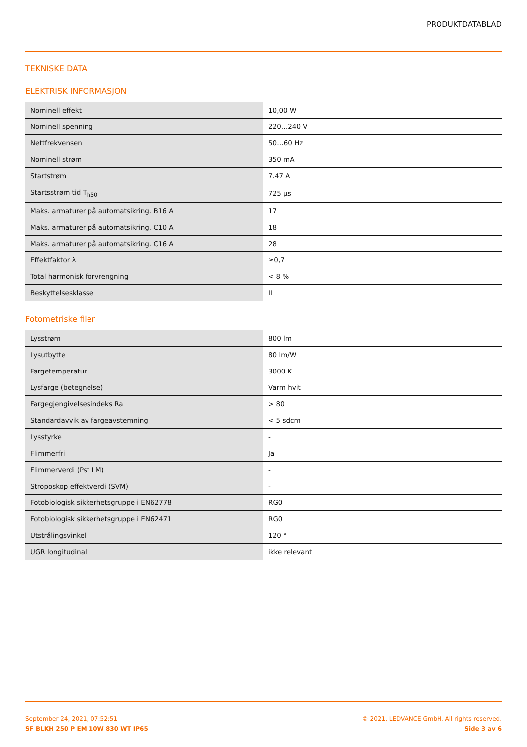PRODUKTDATABLAD
TEKNISKE DATA
ELEKTRISK INFORMASJON
| Nominell effekt | 10,00 W |
| Nominell spenning | 220…240 V |
| Nettfrekvensen | 50…60 Hz |
| Nominell strøm | 350 mA |
| Startstrøm | 7.47 A |
| Startsstrøm tid T<sub>h50</sub> | 725 µs |
| Maks. armaturer på automatsikring. B16 A | 17 |
| Maks. armaturer på automatsikring. C10 A | 18 |
| Maks. armaturer på automatsikring. C16 A | 28 |
| Effektfaktor λ | ≥0,7 |
| Total harmonisk forvrengning | < 8 % |
| Beskyttelsesklasse | II |
Fotometriske filer
| Lysstrøm | 800 lm |
| Lysutbytte | 80 lm/W |
| Fargetemperatur | 3000 K |
| Lysfarge (betegnelse) | Varm hvit |
| Fargegjengivelsesindeks Ra | > 80 |
| Standardavvik av fargeavstemning | < 5 sdcm |
| Lysstyrke | - |
| Flimmerfri | Ja |
| Flimmerverdi (Pst LM) | - |
| Stroposkop effektverdi (SVM) | - |
| Fotobiologisk sikkerhetsgruppe i EN62778 | RG0 |
| Fotobiologisk sikkerhetsgruppe i EN62471 | RG0 |
| Utstrålingsvinkel | 120 ° |
| UGR longitudinal | ikke relevant |
September 24, 2021, 07:52:51
SF BLKH 250 P EM 10W 830 WT IP65
© 2021, LEDVANCE GmbH. All rights reserved.
Side 3 av 6